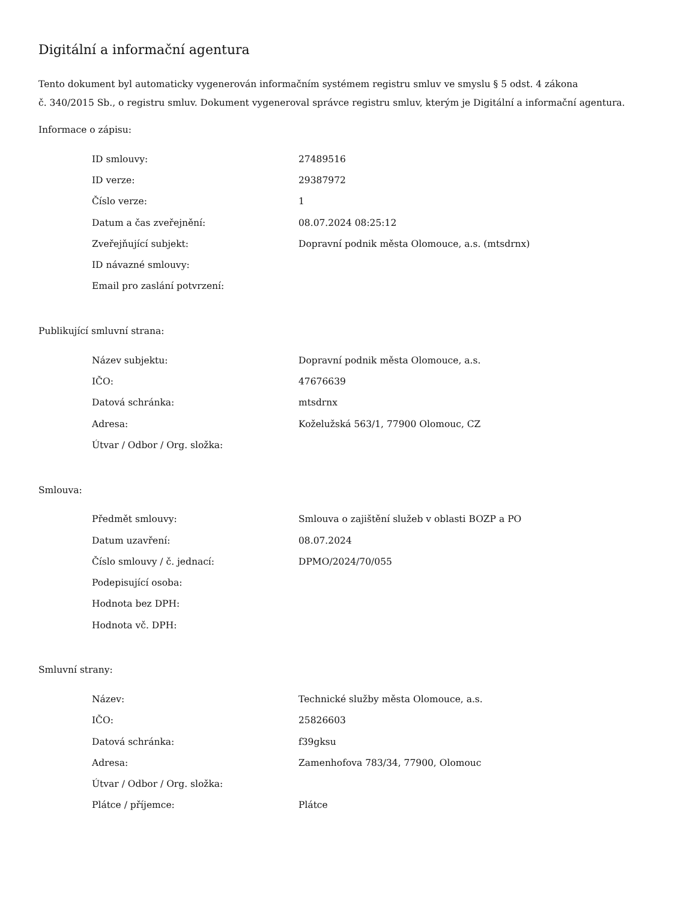Digitální a informační agentura
Tento dokument byl automaticky vygenerován informačním systémem registru smluv ve smyslu § 5 odst. 4 zákona
č. 340/2015 Sb., o registru smluv. Dokument vygeneroval správce registru smluv, kterým je Digitální a informační agentura.
Informace o zápisu:
| ID smlouvy: | 27489516 |
| ID verze: | 29387972 |
| Číslo verze: | 1 |
| Datum a čas zveřejnění: | 08.07.2024 08:25:12 |
| Zveřejňující subjekt: | Dopravní podnik města Olomouce, a.s. (mtsdrnx) |
| ID návazné smlouvy: | |
| Email pro zaslání potvrzení: | |
Publikující smluvní strana:
| Název subjektu: | Dopravní podnik města Olomouce, a.s. |
| IČO: | 47676639 |
| Datová schránka: | mtsdrnx |
| Adresa: | Koželužská 563/1, 77900 Olomouc, CZ |
| Útvar / Odbor / Org. složka: | |
Smlouva:
| Předmět smlouvy: | Smlouva o zajištění služeb v oblasti BOZP a PO |
| Datum uzavření: | 08.07.2024 |
| Číslo smlouvy / č. jednací: | DPMO/2024/70/055 |
| Podepisující osoba: | |
| Hodnota bez DPH: | |
| Hodnota vč. DPH: | |
Smluvní strany:
| Název: | Technické služby města Olomouce, a.s. |
| IČO: | 25826603 |
| Datová schránka: | f39gksu |
| Adresa: | Zamenhofova 783/34, 77900, Olomouc |
| Útvar / Odbor / Org. složka: | |
| Plátce / příjemce: | Plátce |